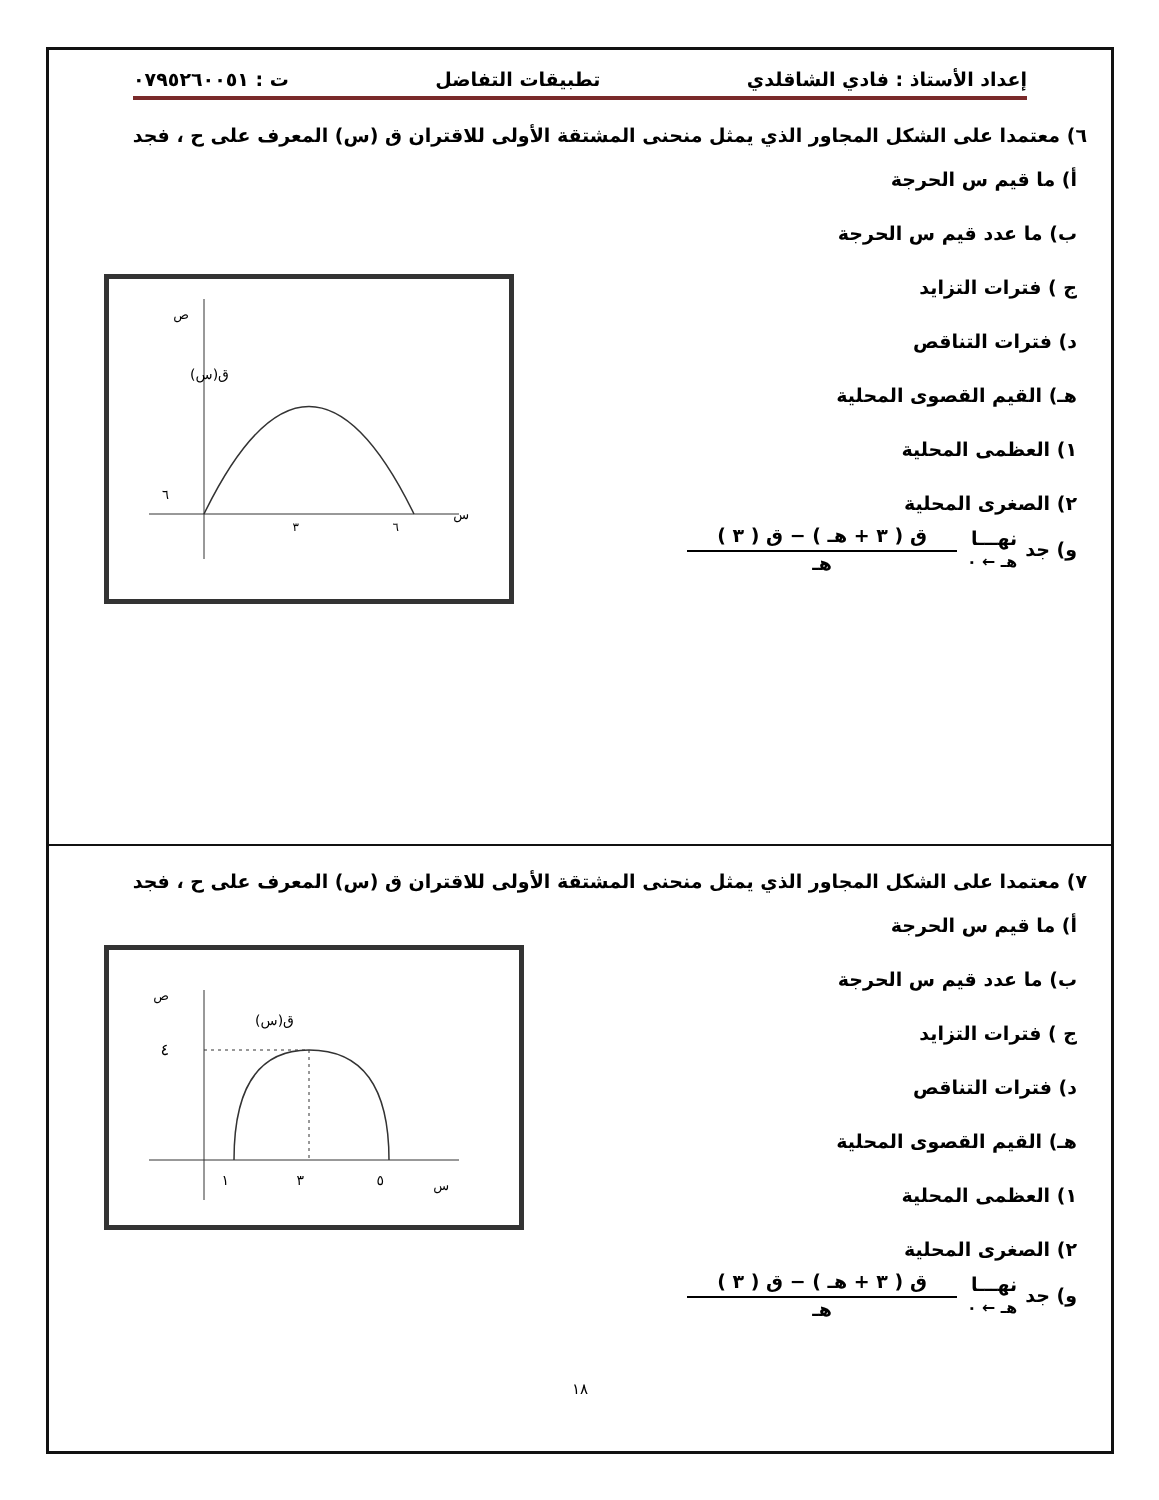إعداد الأستاذ : فادي الشاقلدي تطبيقات التفاضل ت : ٠٧٩٥٢٦٠٠٥١
٦) معتمدا على الشكل المجاور الذي يمثل منحنى المشتقة الأولى للاقتران ق (س) المعرف على ح ، فجد
ق(س)
٦
س
ص
٣
٦
أ) ما قيم س الحرجة
ب) ما عدد قيم س الحرجة
ج ) فترات التزايد
د) فترات التناقص
هـ) القيم القصوى المحلية
١) العظمى المحلية
٢) الصغرى المحلية
و) جد نهـــا
هـ ← ٠
ق ( ٣ + هـ ) − ق ( ٣ )
هـ
٧) معتمدا على الشكل المجاور الذي يمثل منحنى المشتقة الأولى للاقتران ق (س) المعرف على ح ، فجد
٤
ق(س)
١
٣
٥
س
ص
أ) ما قيم س الحرجة
ب) ما عدد قيم س الحرجة
ج ) فترات التزايد
د) فترات التناقص
هـ) القيم القصوى المحلية
١) العظمى المحلية
٢) الصغرى المحلية
و) جد نهـــا
هـ ← ٠
ق ( ٣ + هـ ) − ق ( ٣ )
هـ
١٨